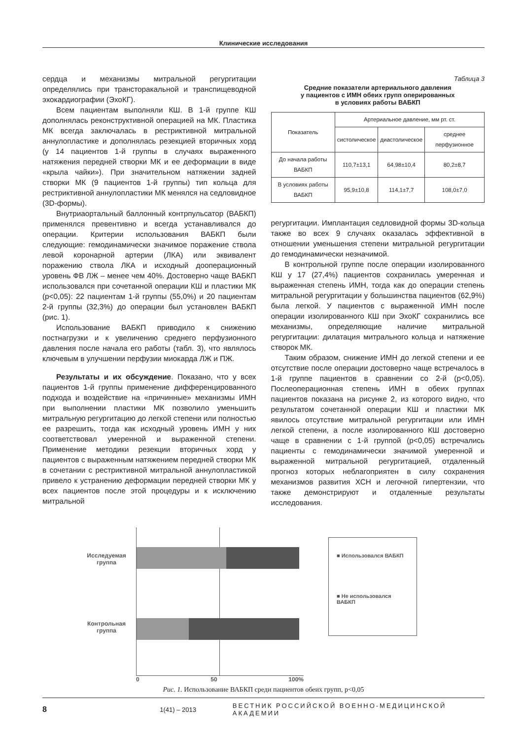Клинические исследования
сердца и механизмы митральной регургитации определялись при трансторакальной и транспищеводной эхокардиографии (ЭхоКГ).
Всем пациентам выполняли КШ. В 1-й группе КШ дополнялась реконструктивной операцией на МК. Пластика МК всегда заключалась в рестриктивной митральной аннулопластике и дополнялась резекцией вторичных хорд (у 14 пациентов 1-й группы в случаях выраженного натяжения передней створки МК и ее деформации в виде «крыла чайки»). При значительном натяжении задней створки МК (9 пациентов 1-й группы) тип кольца для рестриктивной аннулопластики МК менялся на седловидное (3D-формы).
Внутриаортальный баллонный контрпульсатор (ВАБКП) применялся превентивно и всегда устанавливался до операции. Критерии использования ВАБКП были следующие: гемодинамически значимое поражение ствола левой коронарной артерии (ЛКА) или эквивалент поражению ствола ЛКА и исходный дооперационный уровень ФВ ЛЖ – менее чем 40%. Достоверно чаще ВАБКП использовался при сочетанной операции КШ и пластики МК (p<0,05): 22 пациентам 1-й группы (55,0%) и 20 пациентам 2-й группы (32,3%) до операции был установлен ВАБКП (рис. 1).
Использование ВАБКП приводило к снижению постнагрузки и к увеличению среднего перфузионного давления после начала его работы (табл. 3), что являлось ключевым в улучшении перфузии миокарда ЛЖ и ПЖ.
Результаты и их обсуждение. Показано, что у всех пациентов 1-й группы применение дифференцированного подхода и воздействие на «причинные» механизмы ИМН при выполнении пластики МК позволило уменьшить митральную регургитацию до легкой степени или полностью ее разрешить, тогда как исходный уровень ИМН у них соответствовал умеренной и выраженной степени. Применение методики резекции вторичных хорд у пациентов с выраженным натяжением передней створки МК в сочетании с рестриктивной митральной аннулопластикой привело к устранению деформации передней створки МК у всех пациентов после этой процедуры и к исключению митральной
Таблица 3
Средние показатели артериального давления
у пациентов с ИМН обеих групп оперированных
в условиях работы ВАБКП
| Показатель | Артериальное давление, мм рт. ст. | | |
| --- | --- | --- | --- |
| | систолическое | диастолическое | среднее перфузионное |
| До начала работы ВАБКП | 110,7±13,1 | 64,98±10,4 | 80,2±8,7 |
| В условиях работы ВАБКП | 95,9±10,8 | 114,1±7,7 | 108,0±7,0 |
регургитации. Имплантация седловидной формы 3D-кольца также во всех 9 случаях оказалась эффективной в отношении уменьшения степени митральной регургитации до гемодинамически незначимой.
В контрольной группе после операции изолированного КШ у 17 (27,4%) пациентов сохранилась умеренная и выраженная степень ИМН, тогда как до операции степень митральной регургитации у большинства пациентов (62,9%) была легкой. У пациентов с выраженной ИМН после операции изолированного КШ при ЭхоКГ сохранились все механизмы, определяющие наличие митральной регургитации: дилатация митрального кольца и натяжение створок МК.
Таким образом, снижение ИМН до легкой степени и ее отсутствие после операции достоверно чаще встречалось в 1-й группе пациентов в сравнении со 2-й (p<0,05). Послеоперационная степень ИМН в обеих группах пациентов показана на рисунке 2, из которого видно, что результатом сочетанной операции КШ и пластики МК явилось отсутствие митральной регургитации или ИМН легкой степени, а после изолированного КШ достоверно чаще в сравнении с 1-й группой (p<0,05) встречались пациенты с гемодинамически значимой умеренной и выраженной митральной регургитацией, отдаленный прогноз которых неблагоприятен в силу сохранения механизмов развития ХСН и легочной гипертензии, что также демонстрируют и отдаленные результаты исследования.
Исследуемая группа
Контрольная группа
0 50 100%
■ Использовался ВАБКП
■ Не использовался ВАБКП
Рис. 1. Использование ВАБКП среди пациентов обеих групп, p<0,05
8 1(41) – 2013 ВЕСТНИК РОССИЙСКОЙ ВОЕННО-МЕДИЦИНСКОЙ АКАДЕМИИ